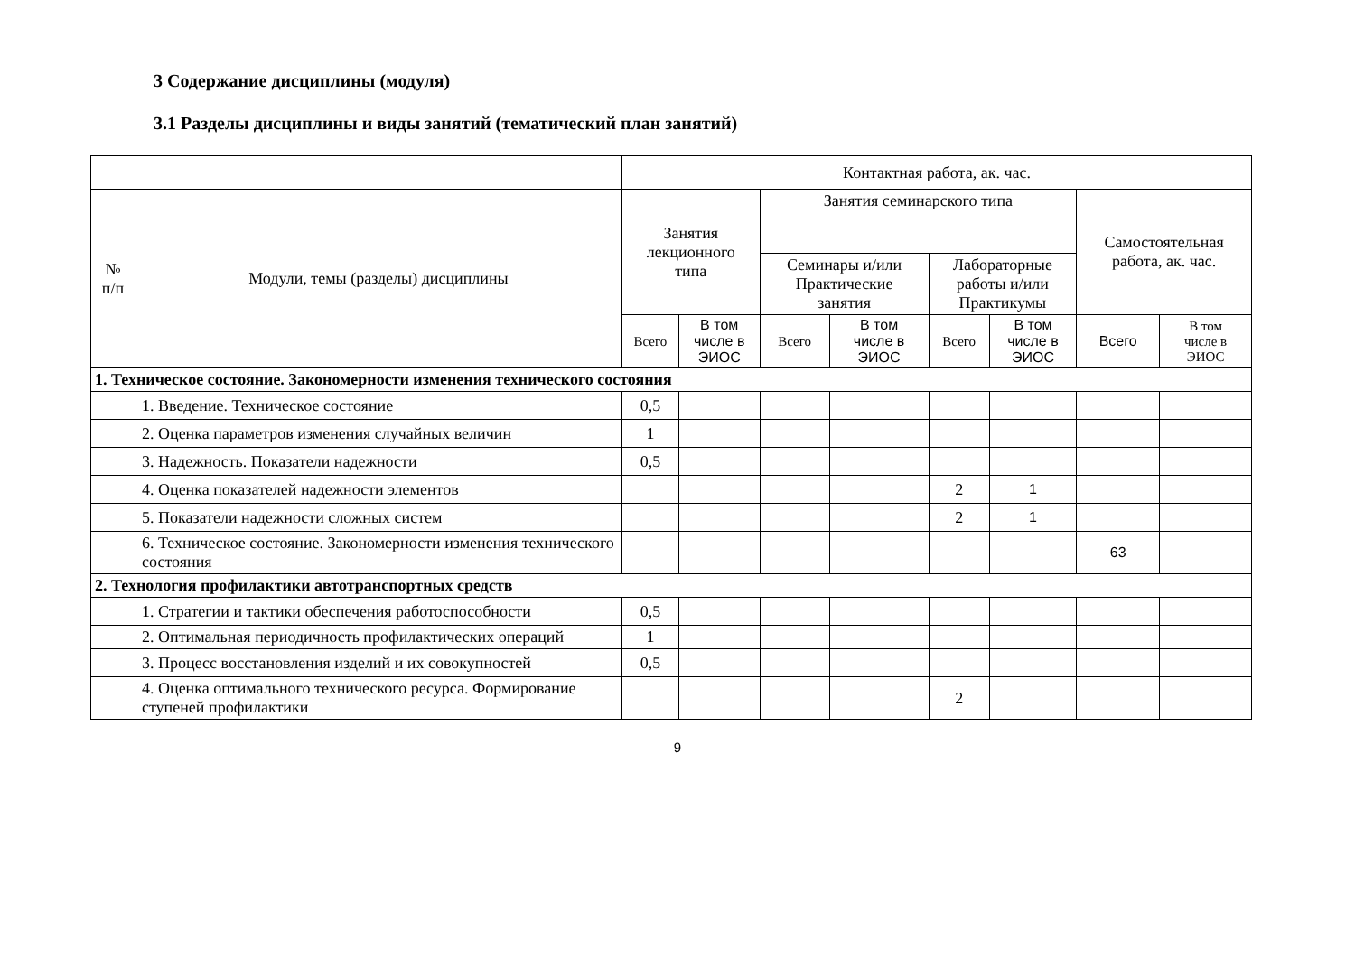3 Содержание дисциплины (модуля)
3.1 Разделы дисциплины и виды занятий (тематический план занятий)
| | | Контактная работа, ак. час. | | | | | | | |
| --- | --- | --- | --- | --- | --- | --- | --- | --- | --- |
| № п/п | Модули, темы (разделы) дисциплины | Занятия лекционного типа | | Занятия семинарского типа | | | | Самостоятельная работа, ак. час. | |
| | | | | Семинары и/или Практические занятия | | Лабораторные работы и/или Практикумы | | | |
| | | Всего | В том числе в ЭИОС | Всего | В том числе в ЭИОС | Всего | В том числе в ЭИОС | Всего | В том числе в ЭИОС |
| 1. Техническое состояние. Закономерности изменения технического состояния | | | | | | | | | |
| 1. Введение. Техническое состояние | | 0,5 | | | | | | | |
| 2. Оценка параметров изменения случайных величин | | 1 | | | | | | | |
| 3. Надежность. Показатели надежности | | 0,5 | | | | | | | |
| 4. Оценка показателей надежности элементов | | | | | | 2 | 1 | | |
| 5. Показатели надежности сложных систем | | | | | | 2 | 1 | | |
| 6. Техническое состояние. Закономерности изменения технического состояния | | | | | | | | 63 | |
| 2. Технология профилактики автотранспортных средств | | | | | | | | | |
| 1. Стратегии и тактики обеспечения работоспособности | | 0,5 | | | | | | | |
| 2. Оптимальная периодичность профилактических операций | | 1 | | | | | | | |
| 3. Процесс восстановления изделий и их совокупностей | | 0,5 | | | | | | | |
| 4. Оценка оптимального технического ресурса. Формирование ступеней профилактики | | | | | | 2 | | | |
9